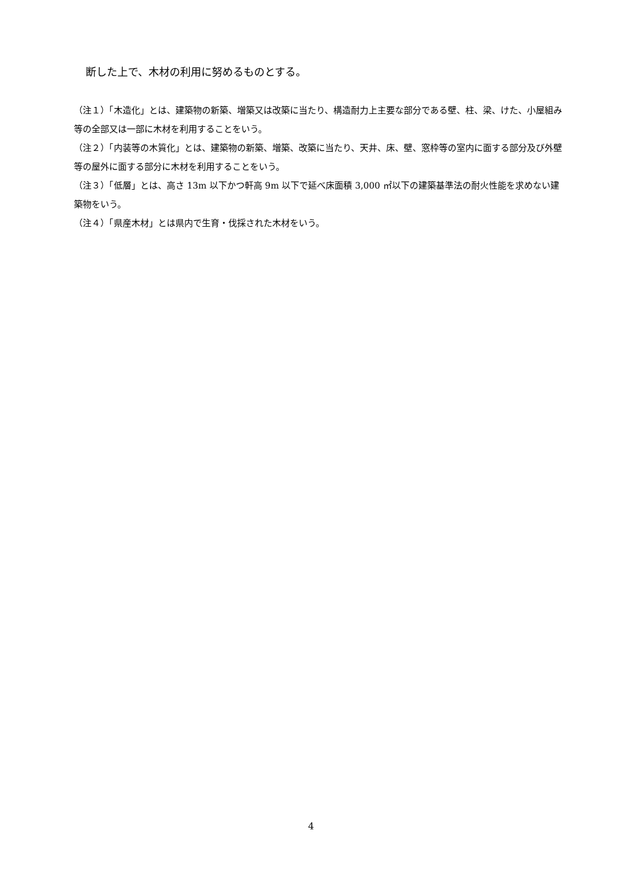断した上で、木材の利用に努めるものとする。
（注１）「木造化」とは、建築物の新築、増築又は改築に当たり、構造耐力上主要な部分である壁、柱、梁、けた、小屋組み等の全部又は一部に木材を利用することをいう。
（注２）「内装等の木質化」とは、建築物の新築、増築、改築に当たり、天井、床、壁、窓枠等の室内に面する部分及び外壁等の屋外に面する部分に木材を利用することをいう。
（注３）「低層」とは、高さ 13m 以下かつ軒高 9m 以下で延べ床面積 3,000 ㎡以下の建築基準法の耐火性能を求めない建築物をいう。
（注４）「県産木材」とは県内で生育・伐採された木材をいう。
4